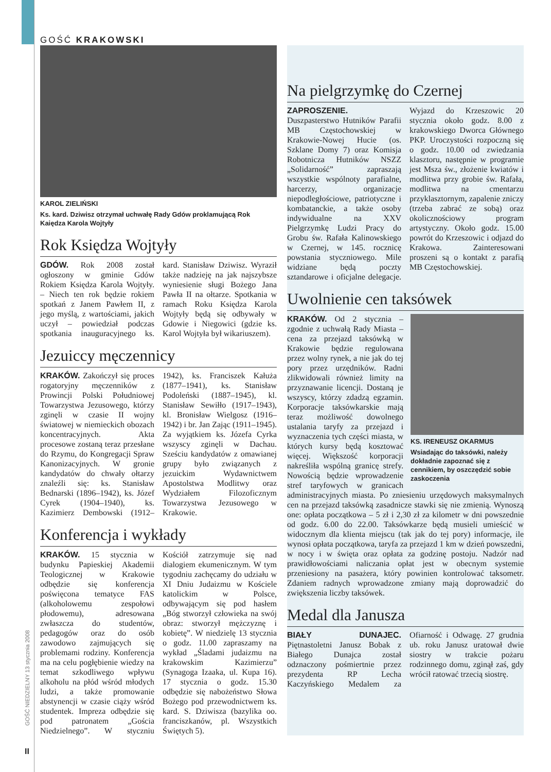GOŚĆ KRAKOWSKI
GOŚĆ NIEDZIELNY 13 stycznia 2008
II
KAROL ZIELIŃSKI
Ks. kard. Dziwisz otrzymał uchwałę Rady Gdów proklamującą Rok Kaiędza Karola Wojtyły
Rok Księdza Wojtyły
GDÓW. Rok 2008 został ogłoszony w gminie Gdów Rokiem Księdza Karola Wojtyły. – Niech ten rok będzie rokiem spotkań z Janem Pawłem II, z jego myślą, z wartościami, jakich uczył – powiedział podczas spotkania inauguracyjnego ks. kard. Stanisław Dziwisz. Wyraził także nadzieję na jak najszybsze wyniesienie sługi Bożego Jana Pawła II na ołtarze. Spotkania w ramach Roku Księdza Karola Wojtyły będą się odbywały w Gdowie i Niegowici (gdzie ks. Karol Wojtyła był wikariuszem).
Jezuiccy męczennicy
KRAKÓW. Zakończył się proces rogatoryjny męczenników z Prowincji Polski Południowej Towarzystwa Jezusowego, którzy zginęli w czasie II wojny światowej w niemieckich obozach koncentracyjnych. Akta procesowe zostaną teraz przesłane do Rzymu, do Kongregacji Spraw Kanonizacyjnych. W gronie kandydatów do chwały ołtarzy znaleźli się: ks. Stanisław Bednarski (1896–1942), ks. Józef Cyrek (1904–1940), ks. Kazimierz Dembowski (1912–1942), ks. Franciszek Kałuża (1877–1941), ks. Stanisław Podoleński (1887–1945), kl. Stanisław Sewiłło (1917–1943), kl. Bronisław Wielgosz (1916–1942) i br. Jan Zając (1911–1945). Za wyjątkiem ks. Józefa Cyrka wszyscy zginęli w Dachau. Sześciu kandydatów z omawianej grupy było związanych z jezuickim Wydawnictwem Apostolstwa Modlitwy oraz Wydziałem Filozoficznym Towarzystwa Jezusowego w Krakowie.
Konferencja i wykłady
KRAKÓW. 15 stycznia w budynku Papieskiej Akademii Teologicznej w Krakowie odbędzie się konferencja poświęcona tematyce FAS (alkoholowemu zespołowi płodowemu), adresowana zwłaszcza do studentów, pedagogów oraz do osób zawodowo zajmujących się problemami rodziny. Konferencja ma na celu pogłębienie wiedzy na temat szkodliwego wpływu alkoholu na płód wśród młodych ludzi, a także promowanie abstynencji w czasie ciąży wśród studentek. Impreza odbędzie się pod patronatem „Gościa Niedzielnego”. W styczniu Kościół zatrzymuje się nad dialogiem ekumenicznym. W tym tygodniu zachęcamy do udziału w XI Dniu Judaizmu w Kościele katolickim w Polsce, odbywającym się pod hasłem „Bóg stworzył człowieka na swój obraz: stworzył mężczyznę i kobietę”. W niedzielę 13 stycznia o godz. 11.00 zapraszamy na wykład „Śladami judaizmu na krakowskim Kazimierzu” (Synagoga Izaaka, ul. Kupa 16). 17 stycznia o godz. 15.30 odbędzie się nabożeństwo Słowa Bożego pod przewodnictwem ks. kard. S. Dziwisza (bazylika oo. franciszkanów, pl. Wszystkich Świętych 5).
Na pielgrzymkę do Czernej
ZAPROSZENIE. Duszpasterstwo Hutników Parafii MB Częstochowskiej w Krakowie-Nowej Hucie (os. Szklane Domy 7) oraz Komisja Robotnicza Hutników NSZZ „Solidarność” zapraszają wszystkie wspólnoty parafialne, harcerzy, organizacje niepodległościowe, patriotyczne i kombatanckie, a także osoby indywidualne na XXV Pielgrzymkę Ludzi Pracy do Grobu św. Rafała Kalinowskiego w Czernej, w 145. rocznicę powstania styczniowego. Mile widziane będą poczty sztandarowe i oficjalne delegacje. Wyjazd do Krzeszowic 20 stycznia około godz. 8.00 z krakowskiego Dworca Głównego PKP. Uroczystości rozpoczną się o godz. 10.00 od zwiedzania klasztoru, następnie w programie jest Msza św., złożenie kwiatów i modlitwa przy grobie św. Rafała, modlitwa na cmentarzu przyklasztornym, zapalenie zniczy (trzeba zabrać ze sobą) oraz okolicznościowy program artystyczny. Około godz. 15.00 powrót do Krzeszowic i odjazd do Krakowa. Zainteresowani proszeni są o kontakt z parafią MB Częstochowskiej.
Uwolnienie cen taksówek
KS. IRENEUSZ OKARMUS
Wsiadając do taksówki, należy dokładnie zapoznać się z cennikiem, by oszczędzić sobie zaskoczenia
KRAKÓW. Od 2 stycznia – zgodnie z uchwałą Rady Miasta – cena za przejazd taksówką w Krakowie będzie regulowana przez wolny rynek, a nie jak do tej pory przez urzędników. Radni zlikwidowali również limity na przyznawanie licencji. Dostaną je wszyscy, którzy zdadzą egzamin. Korporacje taksówkarskie mają teraz możliwość dowolnego ustalania taryfy za przejazd i wyznaczenia tych części miasta, w których kursy będą kosztować więcej. Większość korporacji nakreśliła wspólną granicę strefy. Nowością będzie wprowadzenie stref taryfowych w granicach administracyjnych miasta. Po zniesieniu urzędowych maksymalnych cen na przejazd taksówką zasadnicze stawki się nie zmienią. Wynoszą one: opłata początkowa – 5 zł i 2,30 zł za kilometr w dni powszednie od godz. 6.00 do 22.00. Taksówkarze będą musieli umieścić w widocznym dla klienta miejscu (tak jak do tej pory) informacje, ile wynosi opłata początkowa, taryfa za przejazd 1 km w dzień powszedni, w nocy i w święta oraz opłata za godzinę postoju. Nadzór nad prawidłowościami naliczania opłat jest w obecnym systemie przeniesiony na pasażera, który powinien kontrolować taksometr. Zdaniem radnych wprowadzone zmiany mają doprowadzić do zwiększenia liczby taksówek.
Medal dla Janusza
BIAŁY DUNAJEC. Piętnastoletni Janusz Bobak z Białego Dunajca został odznaczony pośmiertnie przez prezydenta RP Lecha Kaczyńskiego Medalem za Ofiarność i Odwagę. 27 grudnia ub. roku Janusz uratował dwie siostry w trakcie pożaru rodzinnego domu, zginął zaś, gdy wrócił ratować trzecią siostrę.